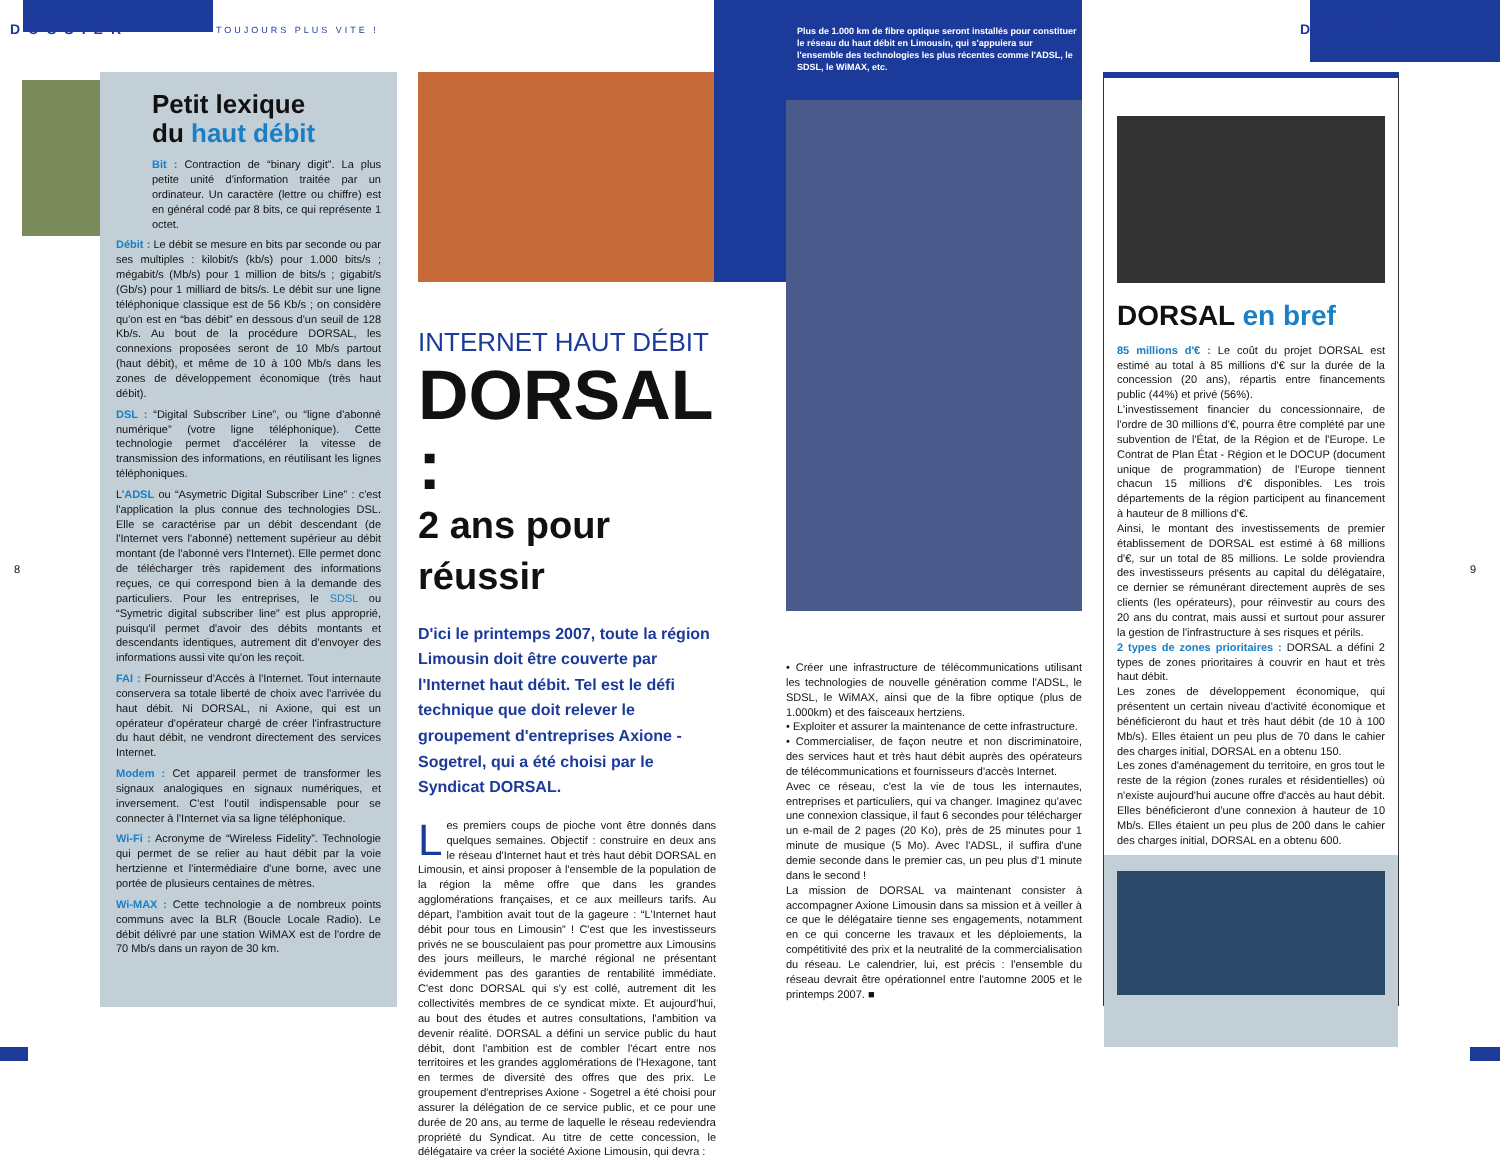DOSSIER TOUJOURS PLUS VITE ! DOSSIER
Petit lexique
du haut débit
Bit : Contraction de “binary digit”. La plus petite unité d'information traitée par un ordinateur. Un caractère (lettre ou chiffre) est en général codé par 8 bits, ce qui représente 1 octet.
Débit : Le débit se mesure en bits par seconde ou par ses multiples : kilobit/s (kb/s) pour 1.000 bits/s ; mégabit/s (Mb/s) pour 1 million de bits/s ; gigabit/s (Gb/s) pour 1 milliard de bits/s. Le débit sur une ligne téléphonique classique est de 56 Kb/s ; on considère qu'on est en “bas débit” en dessous d'un seuil de 128 Kb/s. Au bout de la procédure DORSAL, les connexions proposées seront de 10 Mb/s partout (haut débit), et même de 10 à 100 Mb/s dans les zones de développement économique (très haut débit).
DSL : “Digital Subscriber Line”, ou “ligne d'abonné numérique” (votre ligne téléphonique). Cette technologie permet d'accélérer la vitesse de transmission des informations, en réutilisant les lignes téléphoniques.
L'ADSL ou “Asymetric Digital Subscriber Line” : c'est l'application la plus connue des technologies DSL. Elle se caractérise par un débit descendant (de l'Internet vers l'abonné) nettement supérieur au débit montant (de l'abonné vers l'Internet). Elle permet donc de télécharger très rapidement des informations reçues, ce qui correspond bien à la demande des particuliers. Pour les entreprises, le SDSL ou “Symetric digital subscriber line” est plus approprié, puisqu'il permet d'avoir des débits montants et descendants identiques, autrement dit d'envoyer des informations aussi vite qu'on les reçoit.
FAI : Fournisseur d'Accès à l'Internet. Tout internaute conservera sa totale liberté de choix avec l'arrivée du haut débit. Ni DORSAL, ni Axione, qui est un opérateur d'opérateur chargé de créer l'infrastructure du haut débit, ne vendront directement des services Internet.
Modem : Cet appareil permet de transformer les signaux analogiques en signaux numériques, et inversement. C'est l'outil indispensable pour se connecter à l'Internet via sa ligne téléphonique.
Wi-Fi : Acronyme de “Wireless Fidelity”. Technologie qui permet de se relier au haut débit par la voie hertzienne et l'intermédiaire d'une borne, avec une portée de plusieurs centaines de mètres.
Wi-MAX : Cette technologie a de nombreux points communs avec la BLR (Boucle Locale Radio). Le débit délivré par une station WiMAX est de l'ordre de 70 Mb/s dans un rayon de 30 km.
8
INTERNET HAUT DÉBIT
DORSAL :
2 ans pour réussir
D'ici le printemps 2007, toute la région Limousin doit être couverte par l'Internet haut débit. Tel est le défi technique que doit relever le groupement d'entreprises Axione - Sogetrel, qui a été choisi par le Syndicat DORSAL.
Les premiers coups de pioche vont être donnés dans quelques semaines. Objectif : construire en deux ans le réseau d'Internet haut et très haut débit DORSAL en Limousin, et ainsi proposer à l'ensemble de la population de la région la même offre que dans les grandes agglomérations françaises, et ce aux meilleurs tarifs. Au départ, l'ambition avait tout de la gageure : “L'Internet haut débit pour tous en Limousin” ! C'est que les investisseurs privés ne se bousculaient pas pour promettre aux Limousins des jours meilleurs, le marché régional ne présentant évidemment pas des garanties de rentabilité immédiate. C'est donc DORSAL qui s'y est collé, autrement dit les collectivités membres de ce syndicat mixte. Et aujourd'hui, au bout des études et autres consultations, l'ambition va devenir réalité. DORSAL a défini un service public du haut débit, dont l'ambition est de combler l'écart entre nos territoires et les grandes agglomérations de l'Hexagone, tant en termes de diversité des offres que des prix. Le groupement d'entreprises Axione - Sogetrel a été choisi pour assurer la délégation de ce service public, et ce pour une durée de 20 ans, au terme de laquelle le réseau redeviendra propriété du Syndicat. Au titre de cette concession, le délégataire va créer la société Axione Limousin, qui devra :
Plus de 1.000 km de fibre optique seront installés pour constituer le réseau du haut débit en Limousin, qui s'appuiera sur l'ensemble des technologies les plus récentes comme l'ADSL, le SDSL, le WiMAX, etc.
• Créer une infrastructure de télécommunications utilisant les technologies de nouvelle génération comme l'ADSL, le SDSL, le WiMAX, ainsi que de la fibre optique (plus de 1.000km) et des faisceaux hertziens.
• Exploiter et assurer la maintenance de cette infrastructure.
• Commercialiser, de façon neutre et non discriminatoire, des services haut et très haut débit auprès des opérateurs de télécommunications et fournisseurs d'accès Internet.
Avec ce réseau, c'est la vie de tous les internautes, entreprises et particuliers, qui va changer. Imaginez qu'avec une connexion classique, il faut 6 secondes pour télécharger un e-mail de 2 pages (20 Ko), près de 25 minutes pour 1 minute de musique (5 Mo). Avec l'ADSL, il suffira d'une demie seconde dans le premier cas, un peu plus d'1 minute dans le second !
La mission de DORSAL va maintenant consister à accompagner Axione Limousin dans sa mission et à veiller à ce que le délégataire tienne ses engagements, notamment en ce qui concerne les travaux et les déploiements, la compétitivité des prix et la neutralité de la commercialisation du réseau. Le calendrier, lui, est précis : l'ensemble du réseau devrait être opérationnel entre l'automne 2005 et le printemps 2007. ■
DORSAL en bref
85 millions d'€ : Le coût du projet DORSAL est estimé au total à 85 millions d'€ sur la durée de la concession (20 ans), répartis entre financements public (44%) et privé (56%).
L'investissement financier du concessionnaire, de l'ordre de 30 millions d'€, pourra être complété par une subvention de l'État, de la Région et de l'Europe. Le Contrat de Plan État - Région et le DOCUP (document unique de programmation) de l'Europe tiennent chacun 15 millions d'€ disponibles. Les trois départements de la région participent au financement à hauteur de 8 millions d'€.
Ainsi, le montant des investissements de premier établissement de DORSAL est estimé à 68 millions d'€, sur un total de 85 millions. Le solde proviendra des investisseurs présents au capital du délégataire, ce dernier se rémunérant directement auprès de ses clients (les opérateurs), pour réinvestir au cours des 20 ans du contrat, mais aussi et surtout pour assurer la gestion de l'infrastructure à ses risques et périls.
2 types de zones prioritaires : DORSAL a défini 2 types de zones prioritaires à couvrir en haut et très haut débit.
Les zones de développement économique, qui présentent un certain niveau d'activité économique et bénéficieront du haut et très haut débit (de 10 à 100 Mb/s). Elles étaient un peu plus de 70 dans le cahier des charges initial, DORSAL en a obtenu 150.
Les zones d'aménagement du territoire, en gros tout le reste de la région (zones rurales et résidentielles) où n'existe aujourd'hui aucune offre d'accès au haut débit. Elles bénéficieront d'une connexion à hauteur de 10 Mb/s. Elles étaient un peu plus de 200 dans le cahier des charges initial, DORSAL en a obtenu 600.
9